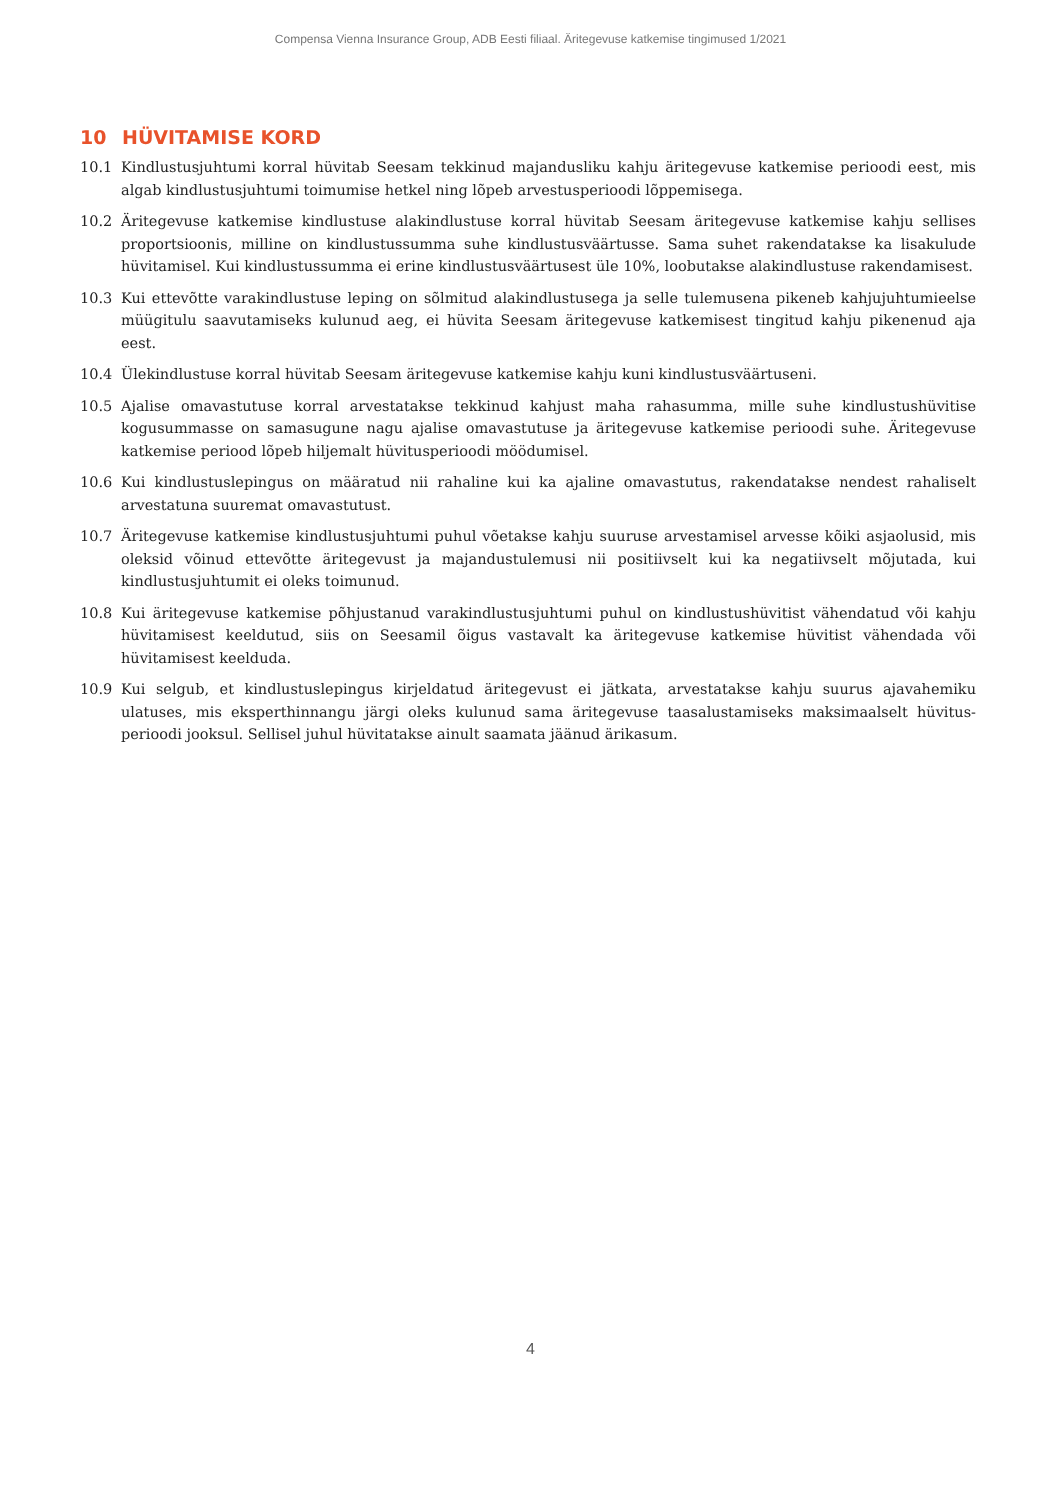Compensa Vienna Insurance Group, ADB Eesti filiaal. Äritegevuse katkemise tingimused 1/2021
10 HÜVITAMISE KORD
10.1 Kindlustusjuhtumi korral hüvitab Seesam tekkinud majandusliku kahju äritegevuse katkemise perioodi eest, mis algab kindlustusjuhtumi toimumise hetkel ning lõpeb arvestusperioodi lõppemisega.
10.2 Äritegevuse katkemise kindlustuse alakindlustuse korral hüvitab Seesam äritegevuse katkemise kahju sellises proportsioonis, milline on kindlustussumma suhe kindlustusväärtusse. Sama suhet rakendatakse ka lisakulude hüvitamisel. Kui kindlustussumma ei erine kindlustusväärtusest üle 10%, loobutakse alakindlustuse rakendami­sest.
10.3 Kui ettevõtte varakindlustuse leping on sõlmitud alakindlustusega ja selle tulemusena pikeneb kahjujuhtumieelse müügitulu saavutamiseks kulunud aeg, ei hüvita Seesam äritegevuse katkemisest tingitud kahju pikenenud aja eest.
10.4 Ülekindlustuse korral hüvitab Seesam äritegevuse katkemise kahju kuni kindlustusväärtuseni.
10.5 Ajalise omavastutuse korral arvestatakse tekkinud kahjust maha rahasumma, mille suhe kindlustushüvitise kogusummasse on samasugune nagu ajalise omavastutuse ja äritegevuse katkemise perioodi suhe. Äritegevuse katkemise periood lõpeb hiljemalt hüvitusperioodi möödumisel.
10.6 Kui kindlustuslepingus on määratud nii rahaline kui ka ajaline omavastutus, rakendatakse nendest rahaliselt arvestatuna suuremat omavastutust.
10.7 Äritegevuse katkemise kindlustusjuhtumi puhul võetakse kahju suuruse arvestamisel arvesse kõiki asjaolusid, mis oleksid võinud ettevõtte äritegevust ja majandustulemusi nii positiivselt kui ka negatiivselt mõjutada, kui kindlustusjuhtumit ei oleks toimunud.
10.8 Kui äritegevuse katkemise põhjustanud varakindlustusjuhtumi puhul on kindlustushüvitist vähendatud või kahju hüvitamisest keeldutud, siis on Seesamil õigus vastavalt ka äritegevuse katkemise hüvitist vähendada või hüvitamisest keelduda.
10.9 Kui selgub, et kindlustuslepingus kirjeldatud äritegevust ei jätkata, arvestatakse kahju suurus ajavahemiku ulatuses, mis eksperthinnangu järgi oleks kulunud sama äritegevuse taasalustamiseks maksimaalselt hüvitus­perioodi jooksul. Sellisel juhul hüvitatakse ainult saamata jäänud ärikasum.
4